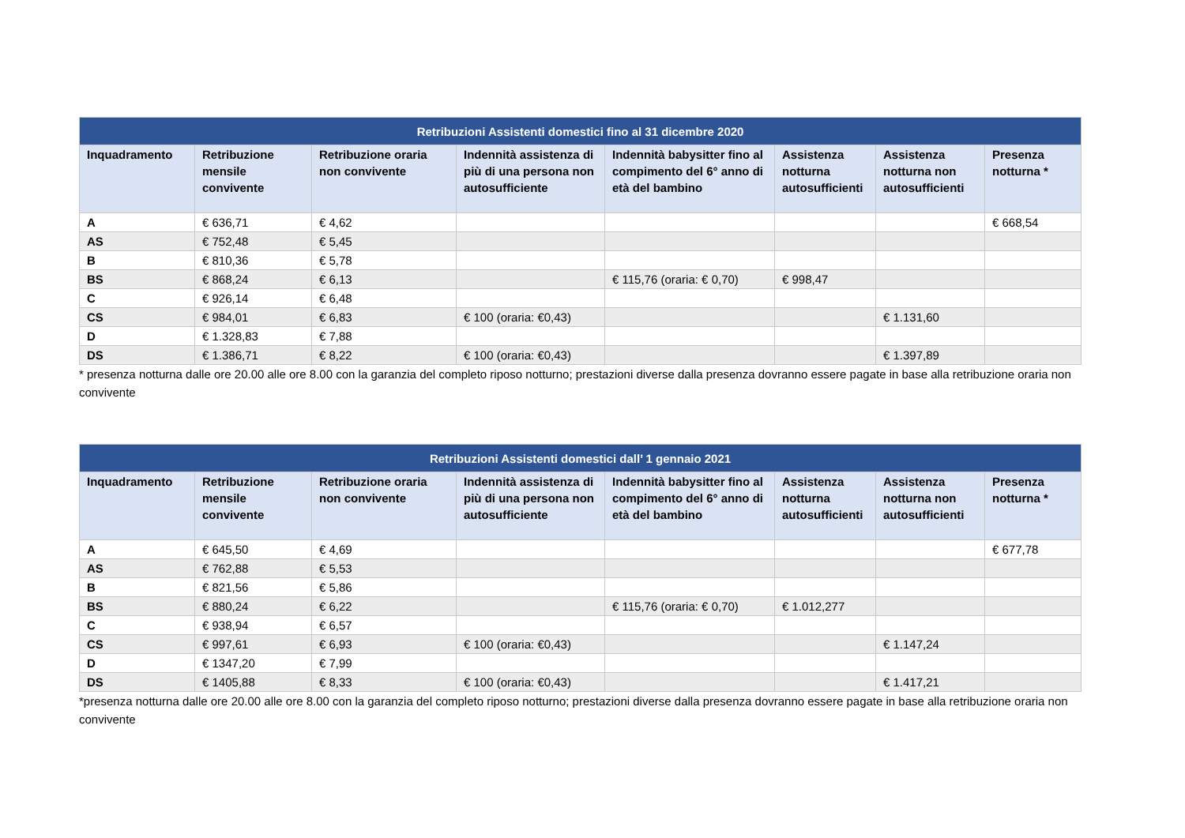| Retribuzioni Assistenti domestici fino al 31 dicembre 2020 | | | | | | | |
| --- | --- | --- | --- | --- | --- | --- | --- |
| Inquadramento | Retribuzione mensile convivente | Retribuzione oraria non convivente | Indennità assistenza di più di una persona non autosufficiente | Indennità babysitter fino al compimento del 6° anno di età del bambino | Assistenza notturna autosufficienti | Assistenza notturna non autosufficienti | Presenza notturna * |
| A | € 636,71 | € 4,62 | | | | | € 668,54 |
| AS | € 752,48 | € 5,45 | | | | | |
| B | € 810,36 | € 5,78 | | | | | |
| BS | € 868,24 | € 6,13 | | € 115,76 (oraria: € 0,70) | € 998,47 | | |
| C | € 926,14 | € 6,48 | | | | | |
| CS | € 984,01 | € 6,83 | € 100 (oraria: €0,43) | | | € 1.131,60 | |
| D | € 1.328,83 | € 7,88 | | | | | |
| DS | € 1.386,71 | € 8,22 | € 100 (oraria: €0,43) | | | € 1.397,89 | |
* presenza notturna dalle ore 20.00 alle ore 8.00 con la garanzia del completo riposo notturno; prestazioni diverse dalla presenza dovranno essere pagate in base alla retribuzione oraria non convivente
| Retribuzioni Assistenti domestici dall’ 1 gennaio 2021 | | | | | | | |
| --- | --- | --- | --- | --- | --- | --- | --- |
| Inquadramento | Retribuzione mensile convivente | Retribuzione oraria non convivente | Indennità assistenza di più di una persona non autosufficiente | Indennità babysitter fino al compimento del 6° anno di età del bambino | Assistenza notturna autosufficienti | Assistenza notturna non autosufficienti | Presenza notturna * |
| A | € 645,50 | € 4,69 | | | | | € 677,78 |
| AS | € 762,88 | € 5,53 | | | | | |
| B | € 821,56 | € 5,86 | | | | | |
| BS | € 880,24 | € 6,22 | | € 115,76 (oraria: € 0,70) | € 1.012,277 | | |
| C | € 938,94 | € 6,57 | | | | | |
| CS | € 997,61 | € 6,93 | € 100 (oraria: €0,43) | | | € 1.147,24 | |
| D | € 1347,20 | € 7,99 | | | | | |
| DS | € 1405,88 | € 8,33 | € 100 (oraria: €0,43) | | | € 1.417,21 | |
*presenza notturna dalle ore 20.00 alle ore 8.00 con la garanzia del completo riposo notturno; prestazioni diverse dalla presenza dovranno essere pagate in base alla retribuzione oraria non convivente